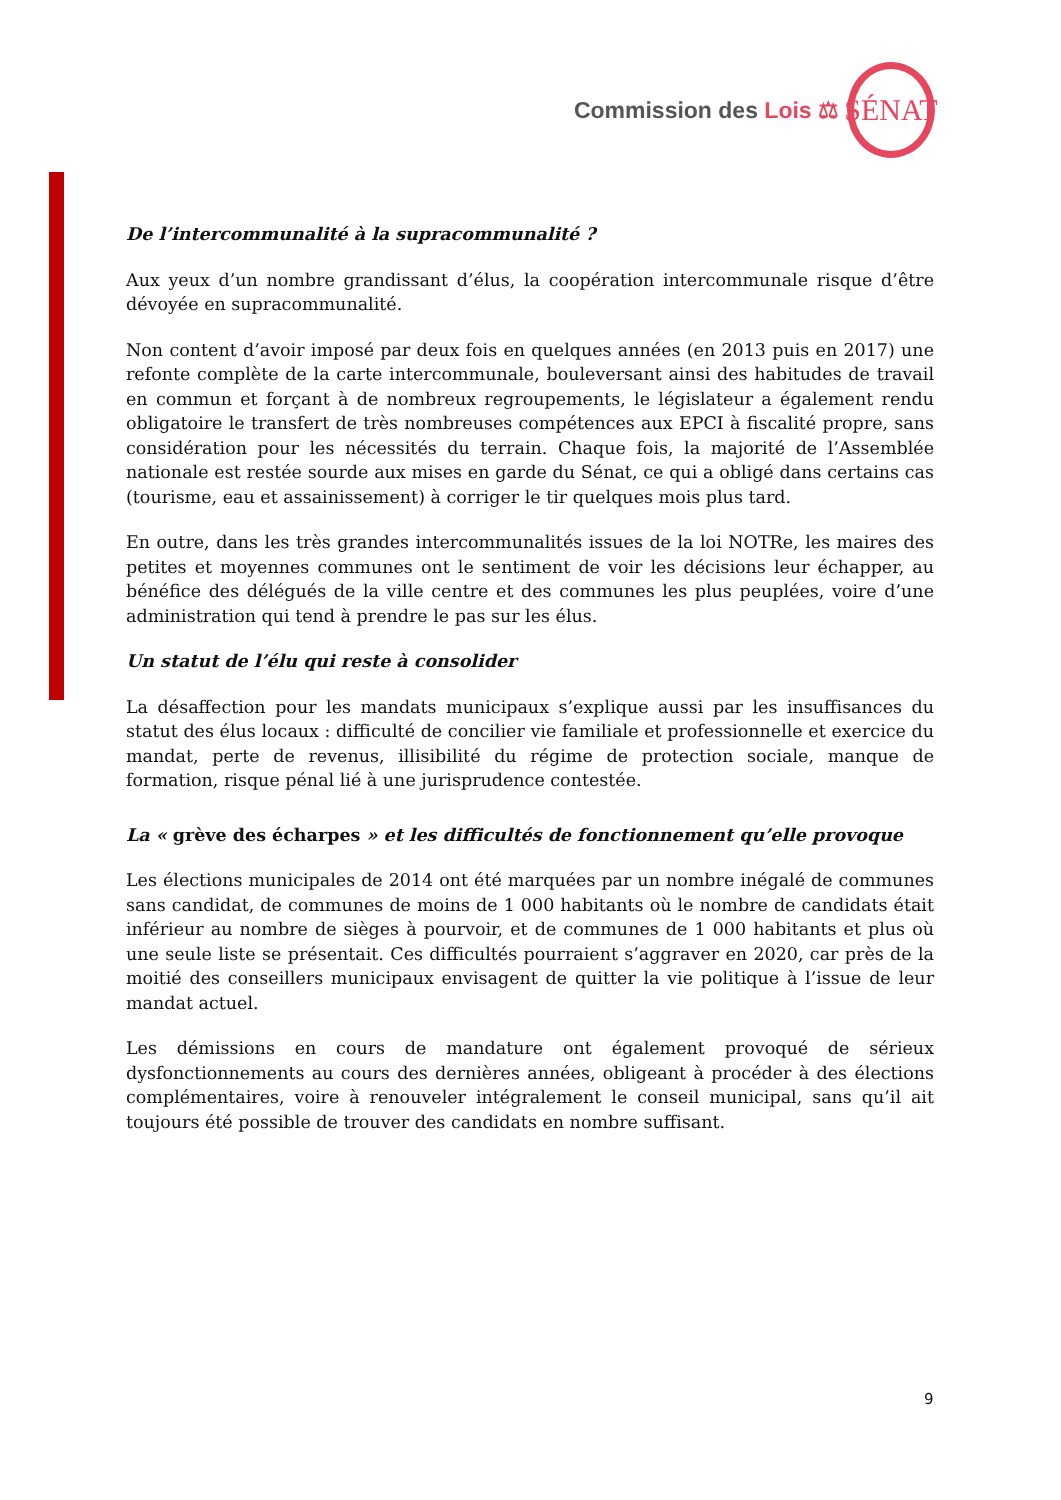Commission des Lois ⚖
SÉNAT
De l’intercommunalité à la supracommunalité ?
Aux yeux d’un nombre grandissant d’élus, la coopération intercommunale risque d’être dévoyée en supracommunalité.
Non content d’avoir imposé par deux fois en quelques années (en 2013 puis en 2017) une refonte complète de la carte intercommunale, bouleversant ainsi des habitudes de travail en commun et forçant à de nombreux regroupements, le législateur a également rendu obligatoire le transfert de très nombreuses compétences aux EPCI à fiscalité propre, sans considération pour les nécessités du terrain. Chaque fois, la majorité de l’Assemblée nationale est restée sourde aux mises en garde du Sénat, ce qui a obligé dans certains cas (tourisme, eau et assainissement) à corriger le tir quelques mois plus tard.
En outre, dans les très grandes intercommunalités issues de la loi NOTRe, les maires des petites et moyennes communes ont le sentiment de voir les décisions leur échapper, au bénéfice des délégués de la ville centre et des communes les plus peuplées, voire d’une administration qui tend à prendre le pas sur les élus.
Un statut de l’élu qui reste à consolider
La désaffection pour les mandats municipaux s’explique aussi par les insuffisances du statut des élus locaux : difficulté de concilier vie familiale et professionnelle et exercice du mandat, perte de revenus, illisibilité du régime de protection sociale, manque de formation, risque pénal lié à une jurisprudence contestée.
La « grève des écharpes » et les difficultés de fonctionnement qu’elle provoque
Les élections municipales de 2014 ont été marquées par un nombre inégalé de communes sans candidat, de communes de moins de 1 000 habitants où le nombre de candidats était inférieur au nombre de sièges à pourvoir, et de communes de 1 000 habitants et plus où une seule liste se présentait. Ces difficultés pourraient s’aggraver en 2020, car près de la moitié des conseillers municipaux envisagent de quitter la vie politique à l’issue de leur mandat actuel.
Les démissions en cours de mandature ont également provoqué de sérieux dysfonctionnements au cours des dernières années, obligeant à procéder à des élections complémentaires, voire à renouveler intégralement le conseil municipal, sans qu’il ait toujours été possible de trouver des candidats en nombre suffisant.
9